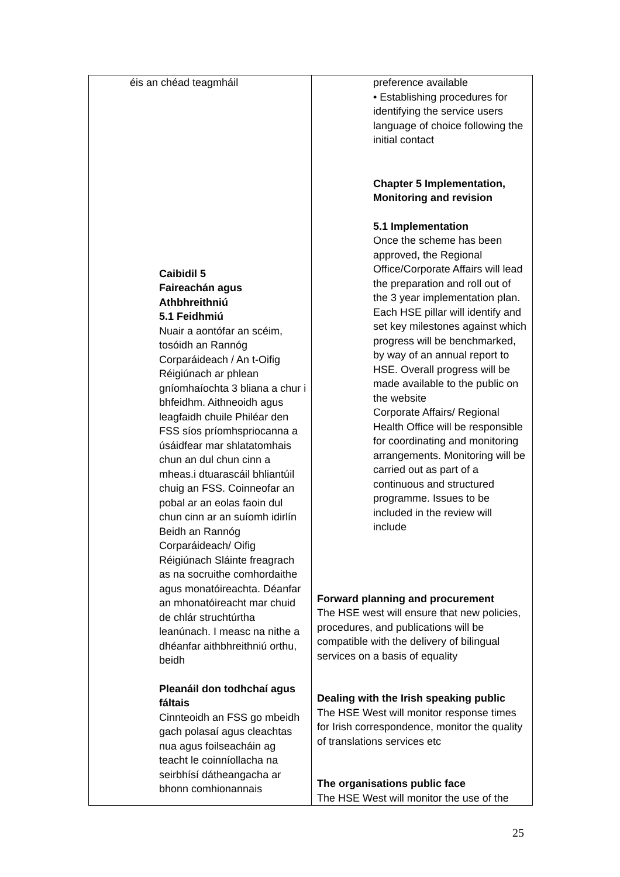| éis an chéad teagmháil Caibidil 5 Faireachán agus Athbhreithniú 5.1 Feidhmiú Nuair a aontófar an scéim, tosóidh an Rannóg Corparáideach / An t-Oifig Réigiúnach ar phlean gníomhaíochta 3 bliana a chur i bhfeidhm. Aithneoidh agus leagfaidh chuile Philéar den FSS síos príomhspriocanna a úsáidfear mar shlatatomhais chun an dul chun cinn a mheas.i dtuarascáil bhliantúil chuig an FSS. Coinneofar an pobal ar an eolas faoin dul chun cinn ar an suíomh idirlín Beidh an Rannóg Corparáideach/ Oifig Réigiúnach Sláinte freagrach as na socruithe comhordaithe agus monatóireachta. Déanfar an mhonatóireacht mar chuid de chlár struchtúrtha leanúnach. I measc na nithe a dhéanfar aithbhreithniú orthu, beidh Pleanáil don todhchaí agus fáltais Cinnteoidh an FSS go mbeidh gach polasaí agus cleachtas nua agus foilseacháin ag teacht le coinníollacha na seirbhísí dátheangacha ar bhonn comhionannais | preference available • Establishing procedures for identifying the service users language of choice following the initial contact Chapter 5 Implementation, Monitoring and revision 5.1 Implementation Once the scheme has been approved, the Regional Office/Corporate Affairs will lead the preparation and roll out of the 3 year implementation plan. Each HSE pillar will identify and set key milestones against which progress will be benchmarked, by way of an annual report to HSE. Overall progress will be made available to the public on the website Corporate Affairs/ Regional Health Office will be responsible for coordinating and monitoring arrangements. Monitoring will be carried out as part of a continuous and structured programme. Issues to be included in the review will include Forward planning and procurement The HSE west will ensure that new policies, procedures, and publications will be compatible with the delivery of bilingual services on a basis of equality Dealing with the Irish speaking public The HSE West will monitor response times for Irish correspondence, monitor the quality of translations services etc The organisations public face The HSE West will monitor the use of the |
25